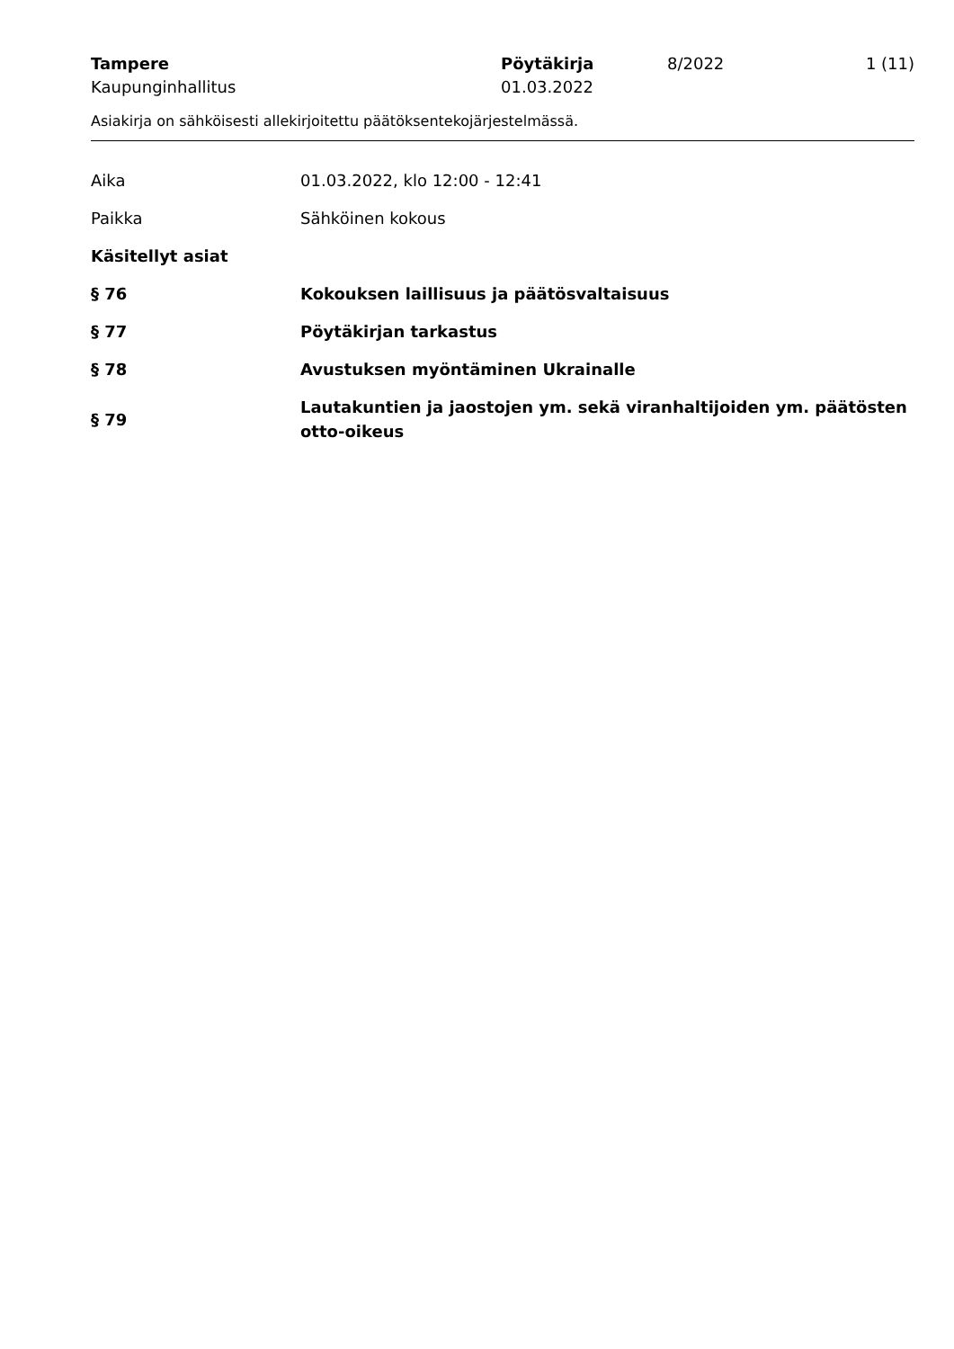Tampere
Kaupunginhallitus
Pöytäkirja
01.03.2022
8/2022
1 (11)
Asiakirja on sähköisesti allekirjoitettu päätöksentekojärjestelmässä.
Aika
01.03.2022, klo 12:00 - 12:41
Paikka
Sähköinen kokous
Käsitellyt asiat
§ 76
Kokouksen laillisuus ja päätösvaltaisuus
§ 77
Pöytäkirjan tarkastus
§ 78
Avustuksen myöntäminen Ukrainalle
§ 79
Lautakuntien ja jaostojen ym. sekä viranhaltijoiden ym. päätösten otto-oikeus